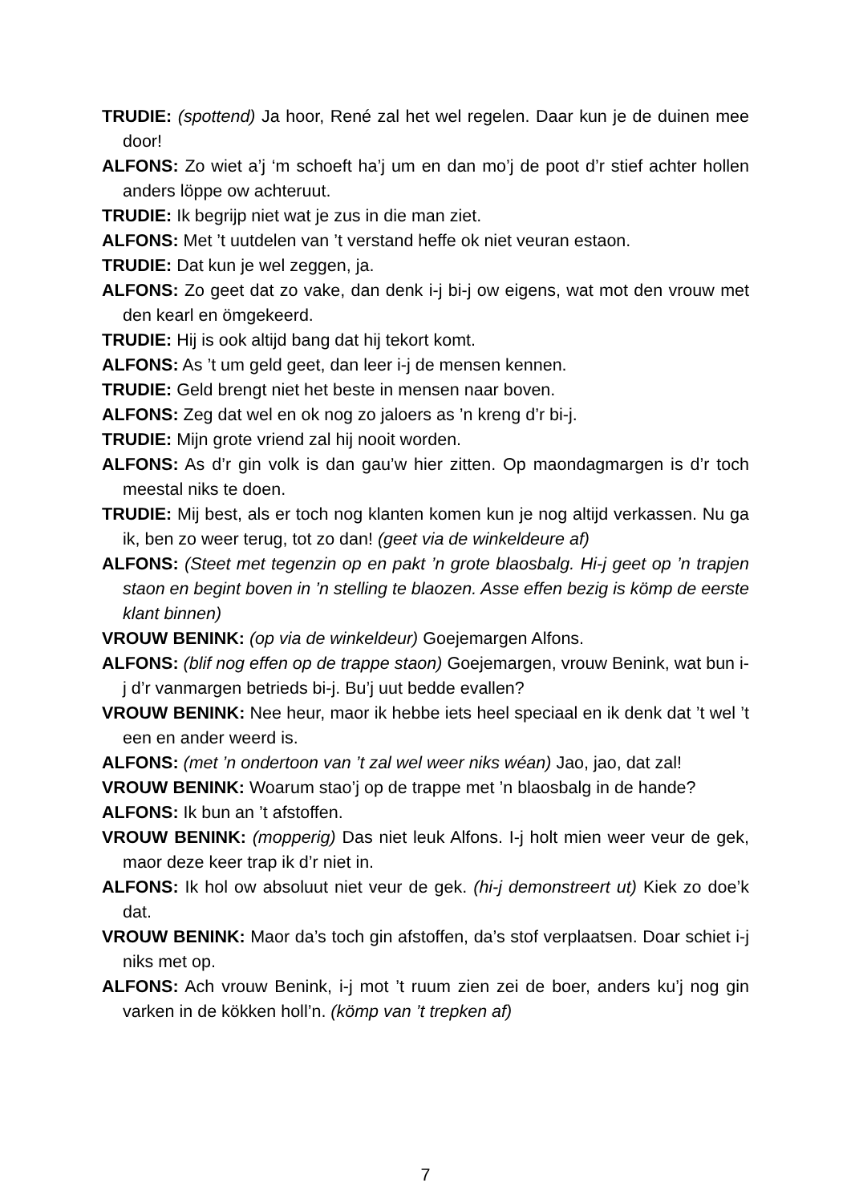TRUDIE: (spottend) Ja hoor, René zal het wel regelen. Daar kun je de duinen mee door!
ALFONS: Zo wiet a’j ‘m schoeft ha’j um en dan mo’j de poot d’r stief achter hollen anders löppe ow achteruut.
TRUDIE: Ik begrijp niet wat je zus in die man ziet.
ALFONS: Met ’t uutdelen van ’t verstand heffe ok niet veuran estaon.
TRUDIE: Dat kun je wel zeggen, ja.
ALFONS: Zo geet dat zo vake, dan denk i-j bi-j ow eigens, wat mot den vrouw met den kearl en ömgekeerd.
TRUDIE: Hij is ook altijd bang dat hij tekort komt.
ALFONS: As ’t um geld geet, dan leer i-j de mensen kennen.
TRUDIE: Geld brengt niet het beste in mensen naar boven.
ALFONS: Zeg dat wel en ok nog zo jaloers as ’n kreng d’r bi-j.
TRUDIE: Mijn grote vriend zal hij nooit worden.
ALFONS: As d’r gin volk is dan gau’w hier zitten. Op maondagmargen is d’r toch meestal niks te doen.
TRUDIE: Mij best, als er toch nog klanten komen kun je nog altijd verkassen. Nu ga ik, ben zo weer terug, tot zo dan! (geet via de winkeldeure af)
ALFONS: (Steet met tegenzin op en pakt ’n grote blaosbalg. Hi-j geet op ’n trapjen staon en begint boven in ’n stelling te blaozen. Asse effen bezig is kömp de eerste klant binnen)
VROUW BENINK: (op via de winkeldeur) Goejemargen Alfons.
ALFONS: (blif nog effen op de trappe staon) Goejemargen, vrouw Benink, wat bun i-j d’r vanmargen betrieds bi-j. Bu’j uut bedde evallen?
VROUW BENINK: Nee heur, maor ik hebbe iets heel speciaal en ik denk dat ’t wel ’t een en ander weerd is.
ALFONS: (met ’n ondertoon van ’t zal wel weer niks wéan) Jao, jao, dat zal!
VROUW BENINK: Woarum stao’j op de trappe met ’n blaosbalg in de hande?
ALFONS: Ik bun an ’t afstoffen.
VROUW BENINK: (mopperig) Das niet leuk Alfons. I-j holt mien weer veur de gek, maor deze keer trap ik d’r niet in.
ALFONS: Ik hol ow absoluut niet veur de gek. (hi-j demonstreert ut) Kiek zo doe’k dat.
VROUW BENINK: Maor da’s toch gin afstoffen, da’s stof verplaatsen. Doar schiet i-j niks met op.
ALFONS: Ach vrouw Benink, i-j mot ’t ruum zien zei de boer, anders ku’j nog gin varken in de kökken holl’n. (kömp van ’t trepken af)
7